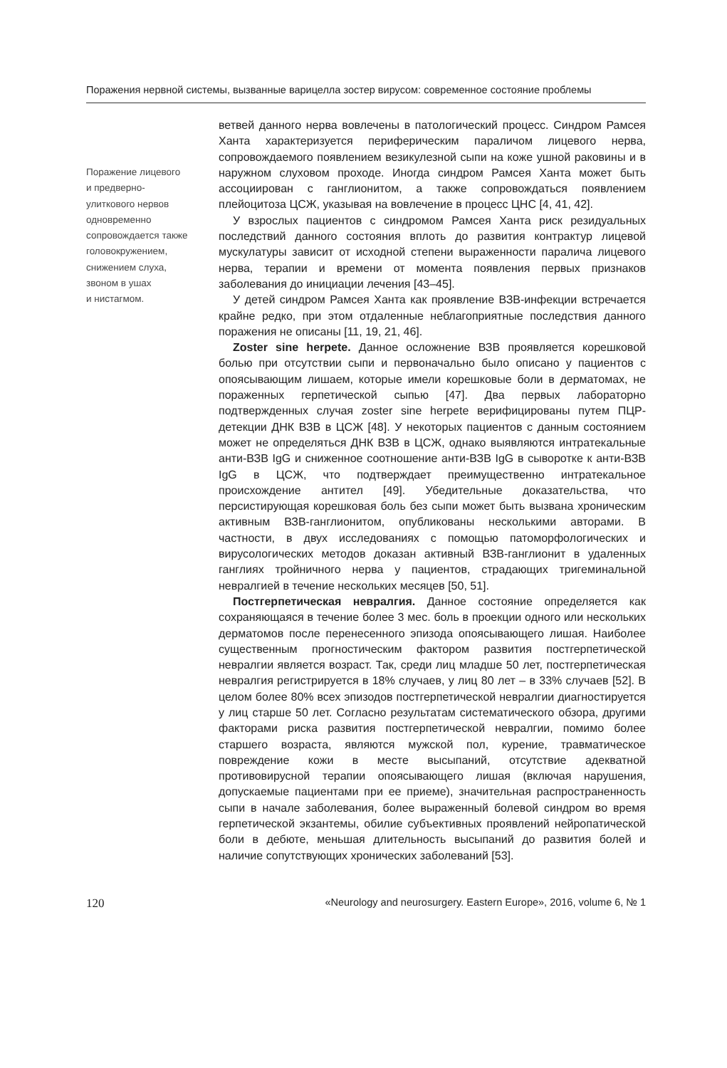Поражения нервной системы, вызванные варицелла зостер вирусом: современное состояние проблемы
Поражение лицевого
и предверно-
улиткового нервов
одновременно
сопровождается также
головокружением,
снижением слуха,
звоном в ушах
и нистагмом.
ветвей данного нерва вовлечены в патологический процесс. Синдром Рамсея Ханта характеризуется периферическим параличом лицевого нерва, сопровождаемого появлением везикулезной сыпи на коже ушной раковины и в наружном слуховом проходе. Иногда синдром Рамсея Ханта может быть ассоциирован с ганглионитом, а также сопровождаться появлением плейоцитоза ЦСЖ, указывая на вовлечение в процесс ЦНС [4, 41, 42].
У взрослых пациентов с синдромом Рамсея Ханта риск резидуальных последствий данного состояния вплоть до развития контрактур лицевой мускулатуры зависит от исходной степени выраженности паралича лицевого нерва, терапии и времени от момента появления первых признаков заболевания до инициации лечения [43–45].
У детей синдром Рамсея Ханта как проявление ВЗВ-инфекции встречается крайне редко, при этом отдаленные неблагоприятные последствия данного поражения не описаны [11, 19, 21, 46].
Zoster sine herpete. Данное осложнение ВЗВ проявляется корешковой болью при отсутствии сыпи и первоначально было описано у пациентов с опоясывающим лишаем, которые имели корешковые боли в дерматомах, не пораженных герпетической сыпью [47]. Два первых лабораторно подтвержденных случая zoster sine herpete верифицированы путем ПЦР-детекции ДНК ВЗВ в ЦСЖ [48]. У некоторых пациентов с данным состоянием может не определяться ДНК ВЗВ в ЦСЖ, однако выявляются интратекальные анти-ВЗВ IgG и сниженное соотношение анти-ВЗВ IgG в сыворотке к анти-ВЗВ IgG в ЦСЖ, что подтверждает преимущественно интратекальное происхождение антител [49]. Убедительные доказательства, что персистирующая корешковая боль без сыпи может быть вызвана хроническим активным ВЗВ-ганглионитом, опубликованы несколькими авторами. В частности, в двух исследованиях с помощью патоморфологических и вирусологических методов доказан активный ВЗВ-ганглионит в удаленных ганглиях тройничного нерва у пациентов, страдающих тригеминальной невралгией в течение нескольких месяцев [50, 51].
Постгерпетическая невралгия. Данное состояние определяется как сохраняющаяся в течение более 3 мес. боль в проекции одного или нескольких дерматомов после перенесенного эпизода опоясывающего лишая. Наиболее существенным прогностическим фактором развития постгерпетической невралгии является возраст. Так, среди лиц младше 50 лет, постгерпетическая невралгия регистрируется в 18% случаев, у лиц 80 лет – в 33% случаев [52]. В целом более 80% всех эпизодов постгерпетической невралгии диагностируется у лиц старше 50 лет. Согласно результатам систематического обзора, другими факторами риска развития постгерпетической невралгии, помимо более старшего возраста, являются мужской пол, курение, травматическое повреждение кожи в месте высыпаний, отсутствие адекватной противовирусной терапии опоясывающего лишая (включая нарушения, допускаемые пациентами при ее приеме), значительная распространенность сыпи в начале заболевания, более выраженный болевой синдром во время герпетической экзантемы, обилие субъективных проявлений нейропатической боли в дебюте, меньшая длительность высыпаний до развития болей и наличие сопутствующих хронических заболеваний [53].
120 «Neurology and neurosurgery. Eastern Europe», 2016, volume 6, № 1